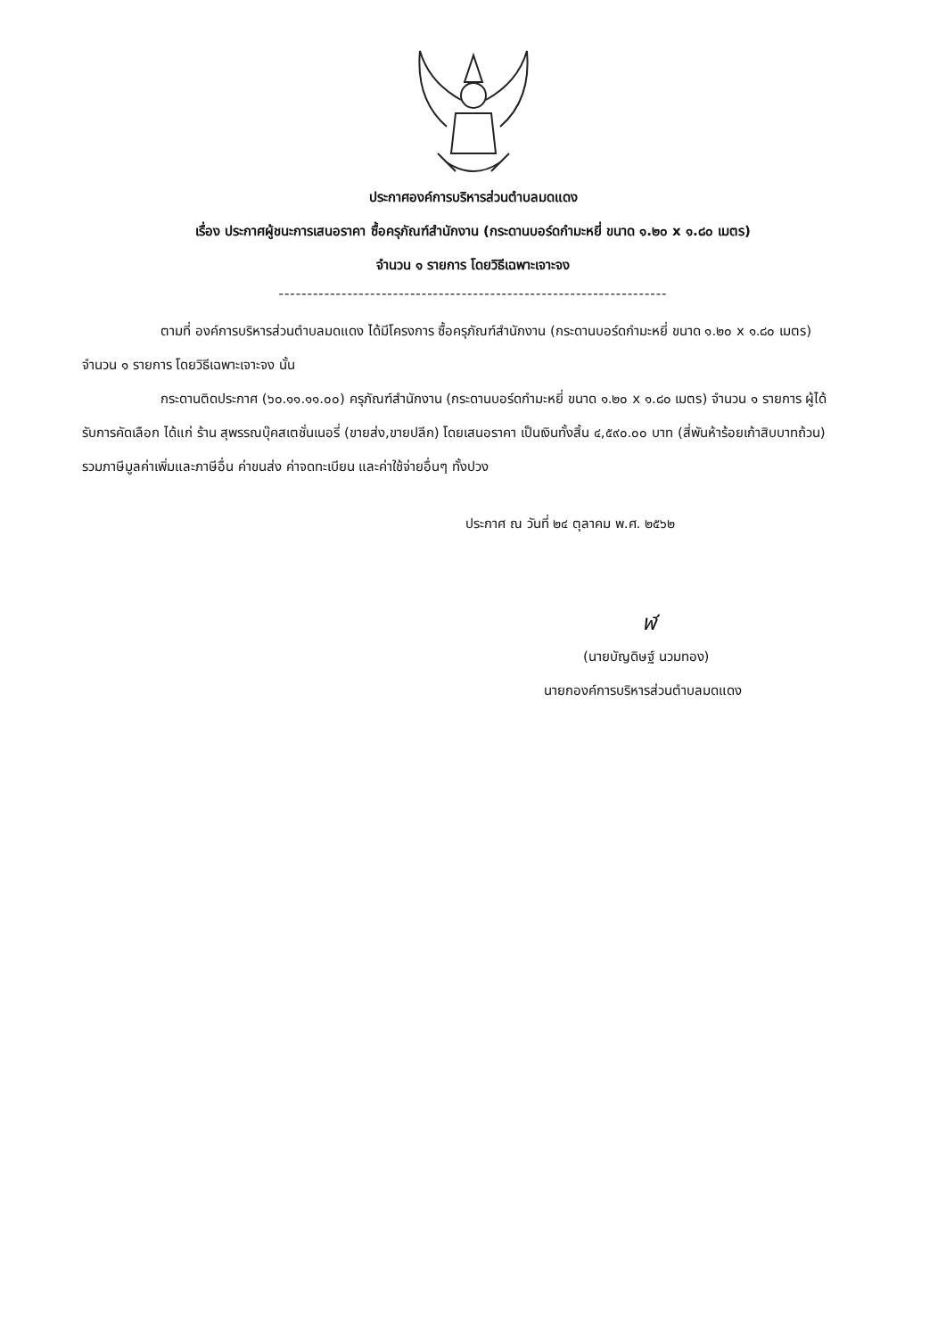ประกาศองค์การบริหารส่วนตำบลมดแดง
เรื่อง ประกาศผู้ชนะการเสนอราคา ซื้อครุภัณฑ์สำนักงาน (กระดานบอร์ดกำมะหยี่ ขนาด ๑.๒๐ x ๑.๘๐ เมตร)
จำนวน ๑ รายการ โดยวิธีเฉพาะเจาะจง
--------------------------------------------------------------------
ตามที่ องค์การบริหารส่วนตำบลมดแดง ได้มีโครงการ ซื้อครุภัณฑ์สำนักงาน (กระดานบอร์ดกำมะหยี่ ขนาด ๑.๒๐ x ๑.๘๐ เมตร) จำนวน ๑ รายการ โดยวิธีเฉพาะเจาะจง นั้น
กระดานติดประกาศ (๖๐.๑๑.๑๑.๐๐) ครุภัณฑ์สำนักงาน (กระดานบอร์ดกำมะหยี่ ขนาด ๑.๒๐ x ๑.๘๐ เมตร) จำนวน ๑ รายการ ผู้ได้รับการคัดเลือก ได้แก่ ร้าน สุพรรณบุ๊คสเตชั่นเนอรี่ (ขายส่ง,ขายปลีก) โดยเสนอราคา เป็นเงินทั้งสิ้น ๔,๕๙๐.๐๐ บาท (สี่พันห้าร้อยเก้าสิบบาทถ้วน) รวมภาษีมูลค่าเพิ่มและภาษีอื่น ค่าขนส่ง ค่าจดทะเบียน และค่าใช้จ่ายอื่นๆ ทั้งปวง
ประกาศ ณ วันที่ ๒๔ ตุลาคม พ.ศ. ๒๕๖๒
ฬ
(นายบัญดิษฐ์ นวมทอง)
นายกองค์การบริหารส่วนตำบลมดแดง